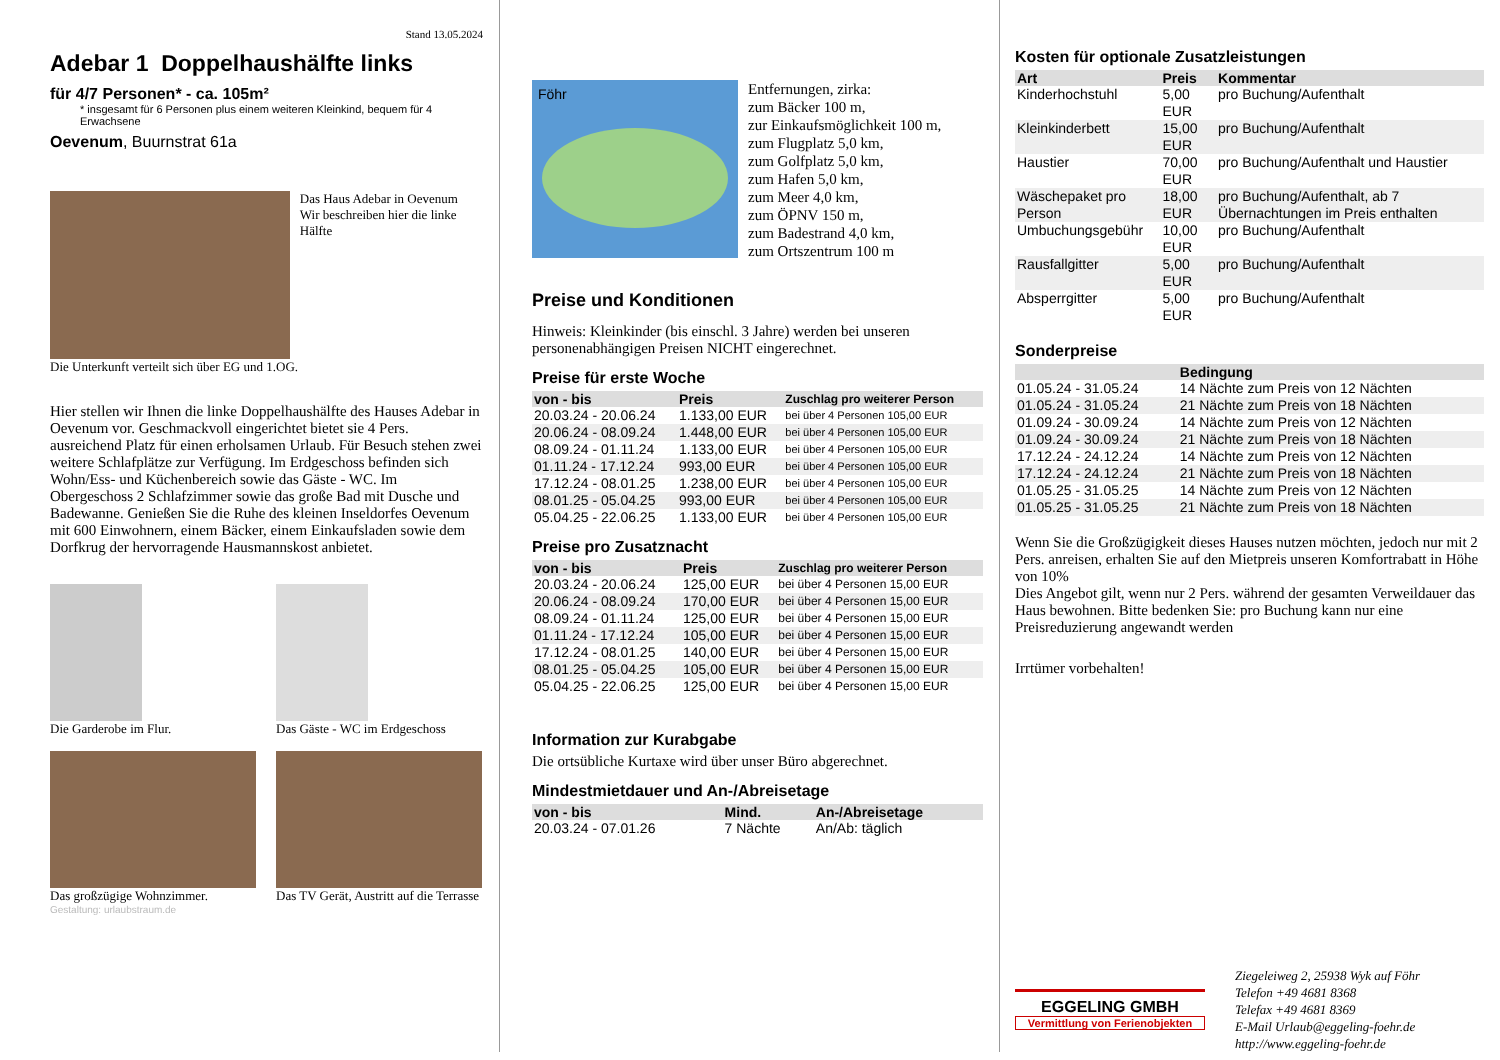Stand 13.05.2024
Adebar 1 Doppelhaushälfte links
für 4/7 Personen* - ca. 105m²
* insgesamt für 6 Personen plus einem weiteren Kleinkind, bequem für 4 Erwachsene
Oevenum, Buurnstrat 61a
Das Haus Adebar in Oevenum
Wir beschreiben hier die linke Hälfte
Die Unterkunft verteilt sich über EG und 1.OG.
Hier stellen wir Ihnen die linke Doppelhaushälfte des Hauses Adebar in Oevenum vor. Geschmackvoll eingerichtet bietet sie 4 Pers. ausreichend Platz für einen erholsamen Urlaub. Für Besuch stehen zwei weitere Schlafplätze zur Verfügung. Im Erdgeschoss befinden sich Wohn/Ess- und Küchenbereich sowie das Gäste - WC. Im Obergeschoss 2 Schlafzimmer sowie das große Bad mit Dusche und Badewanne. Genießen Sie die Ruhe des kleinen Inseldorfes Oevenum mit 600 Einwohnern, einem Bäcker, einem Einkaufsladen sowie dem Dorfkrug der hervorragende Hausmannskost anbietet.
Die Garderobe im Flur. Das Gäste - WC im Erdgeschoss
Das großzügige Wohnzimmer. Das TV Gerät, Austritt auf die Terrasse
Gestaltung: urlaubstraum.de
Föhr
Entfernungen, zirka:
zum Bäcker 100 m,
zur Einkaufsmöglichkeit 100 m,
zum Flugplatz 5,0 km,
zum Golfplatz 5,0 km,
zum Hafen 5,0 km,
zum Meer 4,0 km,
zum ÖPNV 150 m,
zum Badestrand 4,0 km,
zum Ortszentrum 100 m
Preise und Konditionen
Hinweis: Kleinkinder (bis einschl. 3 Jahre) werden bei unseren personenabhängigen Preisen NICHT eingerechnet.
Preise für erste Woche
| von - bis | Preis | Zuschlag pro weiterer Person |
| --- | --- | --- |
| 20.03.24 - 20.06.24 | 1.133,00 EUR | bei über 4 Personen 105,00 EUR |
| 20.06.24 - 08.09.24 | 1.448,00 EUR | bei über 4 Personen 105,00 EUR |
| 08.09.24 - 01.11.24 | 1.133,00 EUR | bei über 4 Personen 105,00 EUR |
| 01.11.24 - 17.12.24 | 993,00 EUR | bei über 4 Personen 105,00 EUR |
| 17.12.24 - 08.01.25 | 1.238,00 EUR | bei über 4 Personen 105,00 EUR |
| 08.01.25 - 05.04.25 | 993,00 EUR | bei über 4 Personen 105,00 EUR |
| 05.04.25 - 22.06.25 | 1.133,00 EUR | bei über 4 Personen 105,00 EUR |
Preise pro Zusatznacht
| von - bis | Preis | Zuschlag pro weiterer Person |
| --- | --- | --- |
| 20.03.24 - 20.06.24 | 125,00 EUR | bei über 4 Personen 15,00 EUR |
| 20.06.24 - 08.09.24 | 170,00 EUR | bei über 4 Personen 15,00 EUR |
| 08.09.24 - 01.11.24 | 125,00 EUR | bei über 4 Personen 15,00 EUR |
| 01.11.24 - 17.12.24 | 105,00 EUR | bei über 4 Personen 15,00 EUR |
| 17.12.24 - 08.01.25 | 140,00 EUR | bei über 4 Personen 15,00 EUR |
| 08.01.25 - 05.04.25 | 105,00 EUR | bei über 4 Personen 15,00 EUR |
| 05.04.25 - 22.06.25 | 125,00 EUR | bei über 4 Personen 15,00 EUR |
Information zur Kurabgabe
Die ortsübliche Kurtaxe wird über unser Büro abgerechnet.
Mindestmietdauer und An-/Abreisetage
| von - bis | Mind. | An-/Abreisetage |
| --- | --- | --- |
| 20.03.24 - 07.01.26 | 7 Nächte | An/Ab: täglich |
Kosten für optionale Zusatzleistungen
| Art | Preis | Kommentar |
| --- | --- | --- |
| Kinderhochstuhl | 5,00 EUR | pro Buchung/Aufenthalt |
| Kleinkinderbett | 15,00 EUR | pro Buchung/Aufenthalt |
| Haustier | 70,00 EUR | pro Buchung/Aufenthalt und Haustier |
| Wäschepaket pro Person | 18,00 EUR | pro Buchung/Aufenthalt, ab 7 Übernachtungen im Preis enthalten |
| Umbuchungsgebühr | 10,00 EUR | pro Buchung/Aufenthalt |
| Rausfallgitter | 5,00 EUR | pro Buchung/Aufenthalt |
| Absperrgitter | 5,00 EUR | pro Buchung/Aufenthalt |
Sonderpreise
| | Bedingung |
| --- | --- |
| 01.05.24 - 31.05.24 | 14 Nächte zum Preis von 12 Nächten |
| 01.05.24 - 31.05.24 | 21 Nächte zum Preis von 18 Nächten |
| 01.09.24 - 30.09.24 | 14 Nächte zum Preis von 12 Nächten |
| 01.09.24 - 30.09.24 | 21 Nächte zum Preis von 18 Nächten |
| 17.12.24 - 24.12.24 | 14 Nächte zum Preis von 12 Nächten |
| 17.12.24 - 24.12.24 | 21 Nächte zum Preis von 18 Nächten |
| 01.05.25 - 31.05.25 | 14 Nächte zum Preis von 12 Nächten |
| 01.05.25 - 31.05.25 | 21 Nächte zum Preis von 18 Nächten |
Wenn Sie die Großzügigkeit dieses Hauses nutzen möchten, jedoch nur mit 2 Pers. anreisen, erhalten Sie auf den Mietpreis unseren Komfortrabatt in Höhe von 10%
Dies Angebot gilt, wenn nur 2 Pers. während der gesamten Verweildauer das Haus bewohnen. Bitte bedenken Sie: pro Buchung kann nur eine Preisreduzierung angewandt werden
Irrtümer vorbehalten!
EGGELING GMBH
Vermittlung von Ferienobjekten
Ziegeleiweg 2, 25938 Wyk auf Föhr
Telefon +49 4681 8368
Telefax +49 4681 8369
E-Mail Urlaub@eggeling-foehr.de
http://www.eggeling-foehr.de